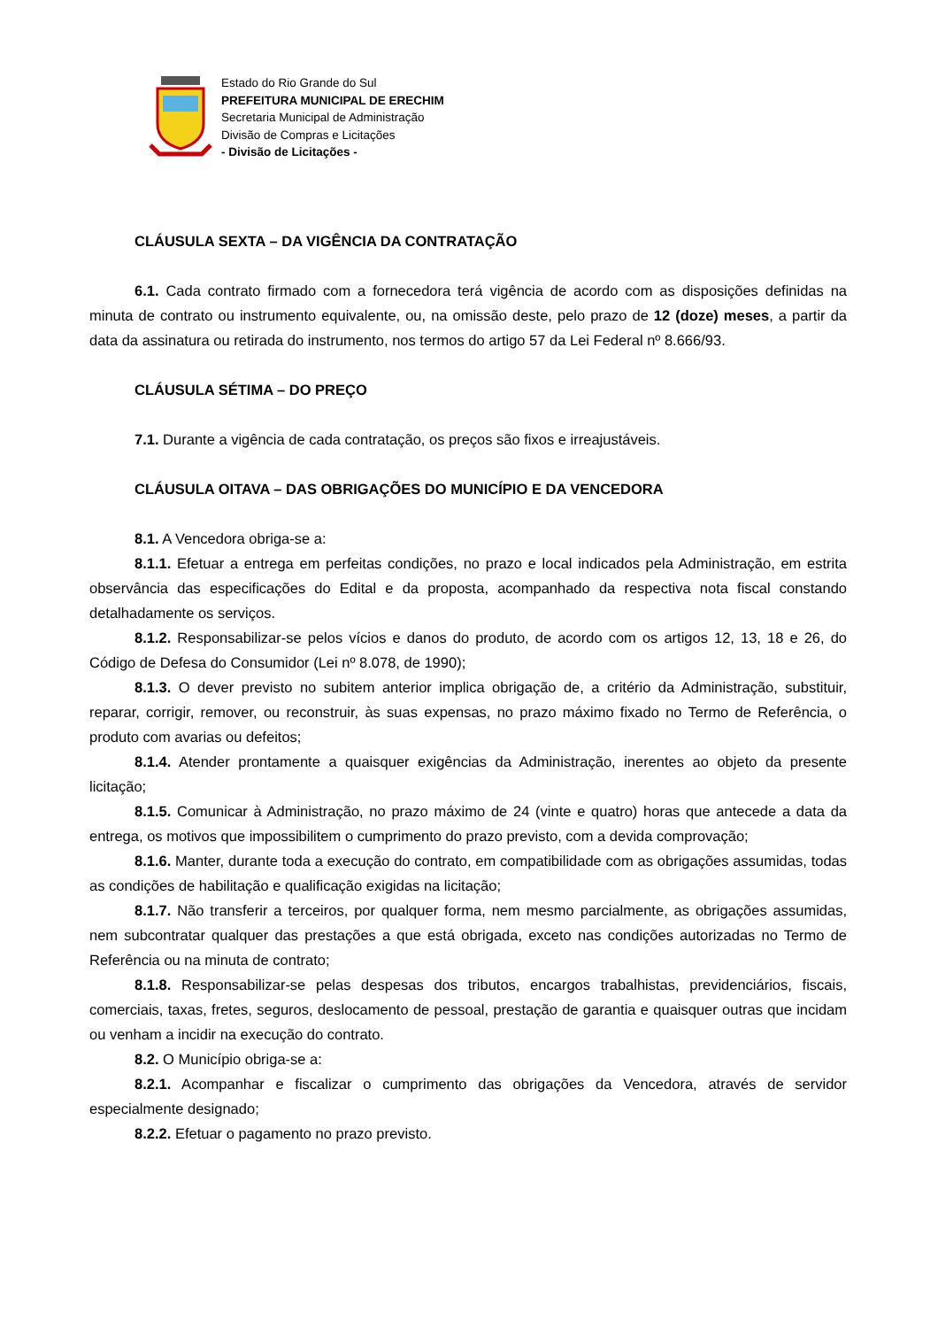Estado do Rio Grande do Sul
PREFEITURA MUNICIPAL DE ERECHIM
Secretaria Municipal de Administração
Divisão de Compras e Licitações
- Divisão de Licitações -
CLÁUSULA SEXTA – DA VIGÊNCIA DA CONTRATAÇÃO
6.1. Cada contrato firmado com a fornecedora terá vigência de acordo com as disposições definidas na minuta de contrato ou instrumento equivalente, ou, na omissão deste, pelo prazo de 12 (doze) meses, a partir da data da assinatura ou retirada do instrumento, nos termos do artigo 57 da Lei Federal nº 8.666/93.
CLÁUSULA SÉTIMA – DO PREÇO
7.1. Durante a vigência de cada contratação, os preços são fixos e irreajustáveis.
CLÁUSULA OITAVA – DAS OBRIGAÇÕES DO MUNICÍPIO E DA VENCEDORA
8.1. A Vencedora obriga-se a:
8.1.1. Efetuar a entrega em perfeitas condições, no prazo e local indicados pela Administração, em estrita observância das especificações do Edital e da proposta, acompanhado da respectiva nota fiscal constando detalhadamente os serviços.
8.1.2. Responsabilizar-se pelos vícios e danos do produto, de acordo com os artigos 12, 13, 18 e 26, do Código de Defesa do Consumidor (Lei nº 8.078, de 1990);
8.1.3. O dever previsto no subitem anterior implica obrigação de, a critério da Administração, substituir, reparar, corrigir, remover, ou reconstruir, às suas expensas, no prazo máximo fixado no Termo de Referência, o produto com avarias ou defeitos;
8.1.4. Atender prontamente a quaisquer exigências da Administração, inerentes ao objeto da presente licitação;
8.1.5. Comunicar à Administração, no prazo máximo de 24 (vinte e quatro) horas que antecede a data da entrega, os motivos que impossibilitem o cumprimento do prazo previsto, com a devida comprovação;
8.1.6. Manter, durante toda a execução do contrato, em compatibilidade com as obrigações assumidas, todas as condições de habilitação e qualificação exigidas na licitação;
8.1.7. Não transferir a terceiros, por qualquer forma, nem mesmo parcialmente, as obrigações assumidas, nem subcontratar qualquer das prestações a que está obrigada, exceto nas condições autorizadas no Termo de Referência ou na minuta de contrato;
8.1.8. Responsabilizar-se pelas despesas dos tributos, encargos trabalhistas, previdenciários, fiscais, comerciais, taxas, fretes, seguros, deslocamento de pessoal, prestação de garantia e quaisquer outras que incidam ou venham a incidir na execução do contrato.
8.2. O Município obriga-se a:
8.2.1. Acompanhar e fiscalizar o cumprimento das obrigações da Vencedora, através de servidor especialmente designado;
8.2.2. Efetuar o pagamento no prazo previsto.